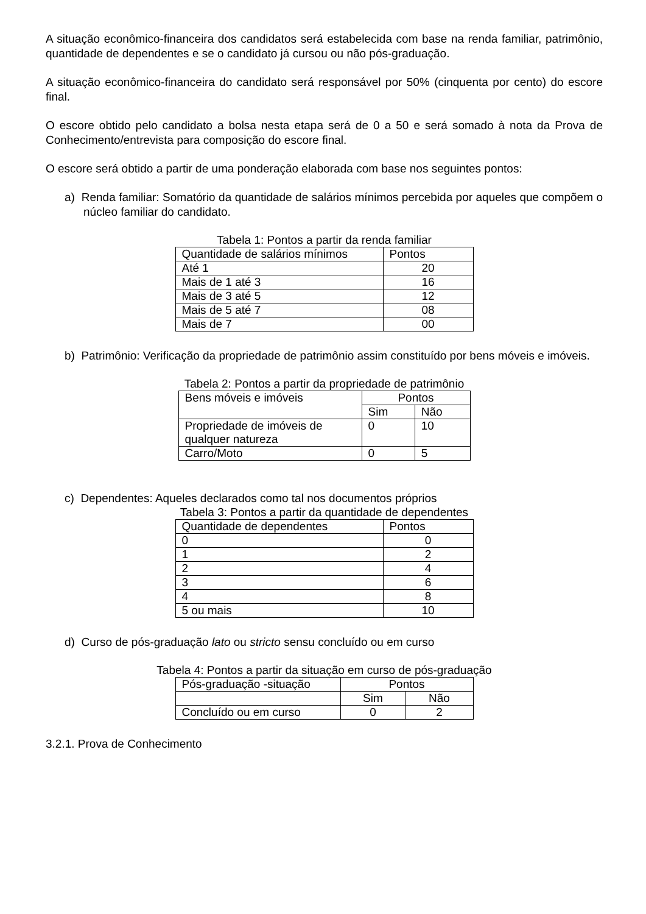A situação econômico-financeira dos candidatos será estabelecida com base na renda familiar, patrimônio, quantidade de dependentes e se o candidato já cursou ou não pós-graduação.
A situação econômico-financeira do candidato será responsável por 50% (cinquenta por cento) do escore final.
O escore obtido pelo candidato a bolsa nesta etapa será de 0 a 50 e será somado à nota da Prova de Conhecimento/entrevista para composição do escore final.
O escore será obtido a partir de uma ponderação elaborada com base nos seguintes pontos:
a) Renda familiar: Somatório da quantidade de salários mínimos percebida por aqueles que compõem o núcleo familiar do candidato.
Tabela 1: Pontos a partir da renda familiar
| Quantidade de salários mínimos | Pontos |
| Até 1 | 20 |
| Mais de 1 até 3 | 16 |
| Mais de 3 até 5 | 12 |
| Mais de 5 até 7 | 08 |
| Mais de 7 | 00 |
b) Patrimônio: Verificação da propriedade de patrimônio assim constituído por bens móveis e imóveis.
Tabela 2: Pontos a partir da propriedade de patrimônio
| Bens móveis e imóveis | Pontos | |
| | Sim | Não |
| Propriedade de imóveis de qualquer natureza | 0 | 10 |
| Carro/Moto | 0 | 5 |
c) Dependentes: Aqueles declarados como tal nos documentos próprios
Tabela 3: Pontos a partir da quantidade de dependentes
| Quantidade de dependentes | Pontos |
| 0 | 0 |
| 1 | 2 |
| 2 | 4 |
| 3 | 6 |
| 4 | 8 |
| 5 ou mais | 10 |
d) Curso de pós-graduação lato ou stricto sensu concluído ou em curso
Tabela 4: Pontos a partir da situação em curso de pós-graduação
| Pós-graduação -situação | Pontos | |
| | Sim | Não |
| Concluído ou em curso | 0 | 2 |
3.2.1. Prova de Conhecimento